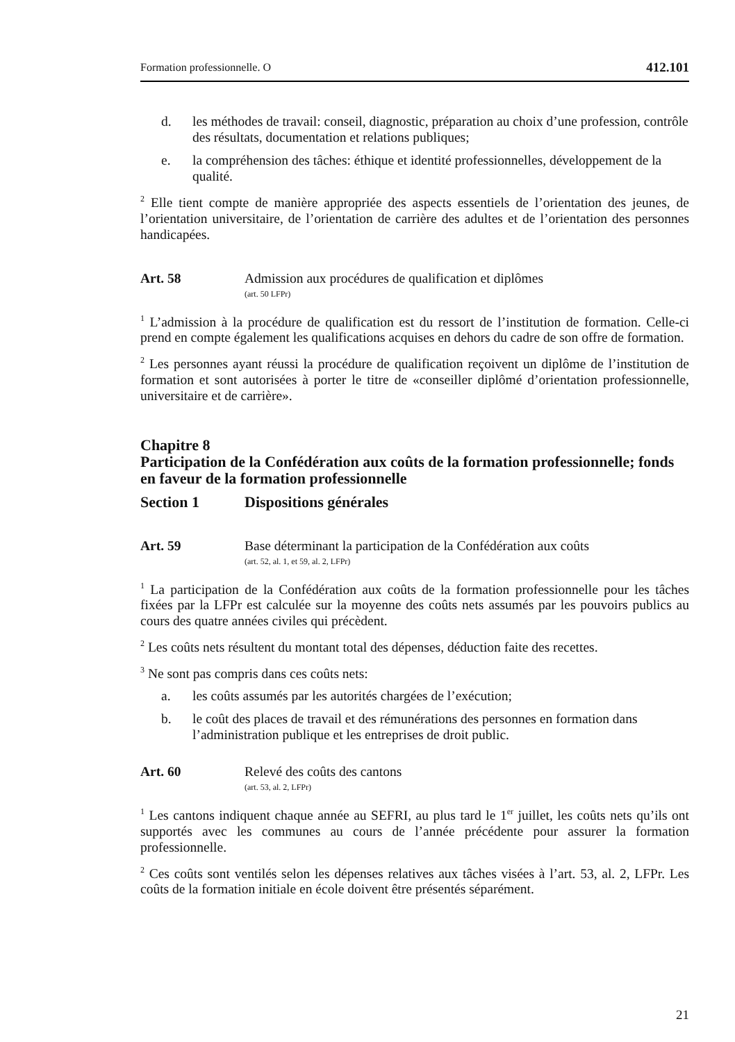Formation professionnelle. O 412.101
d. les méthodes de travail: conseil, diagnostic, préparation au choix d’une profession, contrôle des résultats, documentation et relations publiques;
e. la compréhension des tâches: éthique et identité professionnelles, développement de la qualité.
<sup>2</sup> Elle tient compte de manière appropriée des aspects essentiels de l’orientation des jeunes, de l’orientation universitaire, de l’orientation de carrière des adultes et de l’orientation des personnes handicapées.
Art. 58 Admission aux procédures de qualification et diplômes
(art. 50 LFPr)
<sup>1</sup> L’admission à la procédure de qualification est du ressort de l’institution de formation. Celle-ci prend en compte également les qualifications acquises en dehors du cadre de son offre de formation.
<sup>2</sup> Les personnes ayant réussi la procédure de qualification reçoivent un diplôme de l’institution de formation et sont autorisées à porter le titre de «conseiller diplômé d’orientation professionnelle, universitaire et de carrière».
Chapitre 8
Participation de la Confédération aux coûts de la formation professionnelle; fonds en faveur de la formation professionnelle
Section 1 Dispositions générales
Art. 59 Base déterminant la participation de la Confédération aux coûts
(art. 52, al. 1, et 59, al. 2, LFPr)
<sup>1</sup> La participation de la Confédération aux coûts de la formation professionnelle pour les tâches fixées par la LFPr est calculée sur la moyenne des coûts nets assumés par les pouvoirs publics au cours des quatre années civiles qui précèdent.
<sup>2</sup> Les coûts nets résultent du montant total des dépenses, déduction faite des recettes.
<sup>3</sup> Ne sont pas compris dans ces coûts nets:
a. les coûts assumés par les autorités chargées de l’exécution;
b. le coût des places de travail et des rémunérations des personnes en formation dans l’administration publique et les entreprises de droit public.
Art. 60 Relevé des coûts des cantons
(art. 53, al. 2, LFPr)
<sup>1</sup> Les cantons indiquent chaque année au SEFRI, au plus tard le 1<sup>er</sup> juillet, les coûts nets qu’ils ont supportés avec les communes au cours de l’année précédente pour assurer la formation professionnelle.
<sup>2</sup> Ces coûts sont ventilés selon les dépenses relatives aux tâches visées à l’art. 53, al. 2, LFPr. Les coûts de la formation initiale en école doivent être présentés séparément.
21